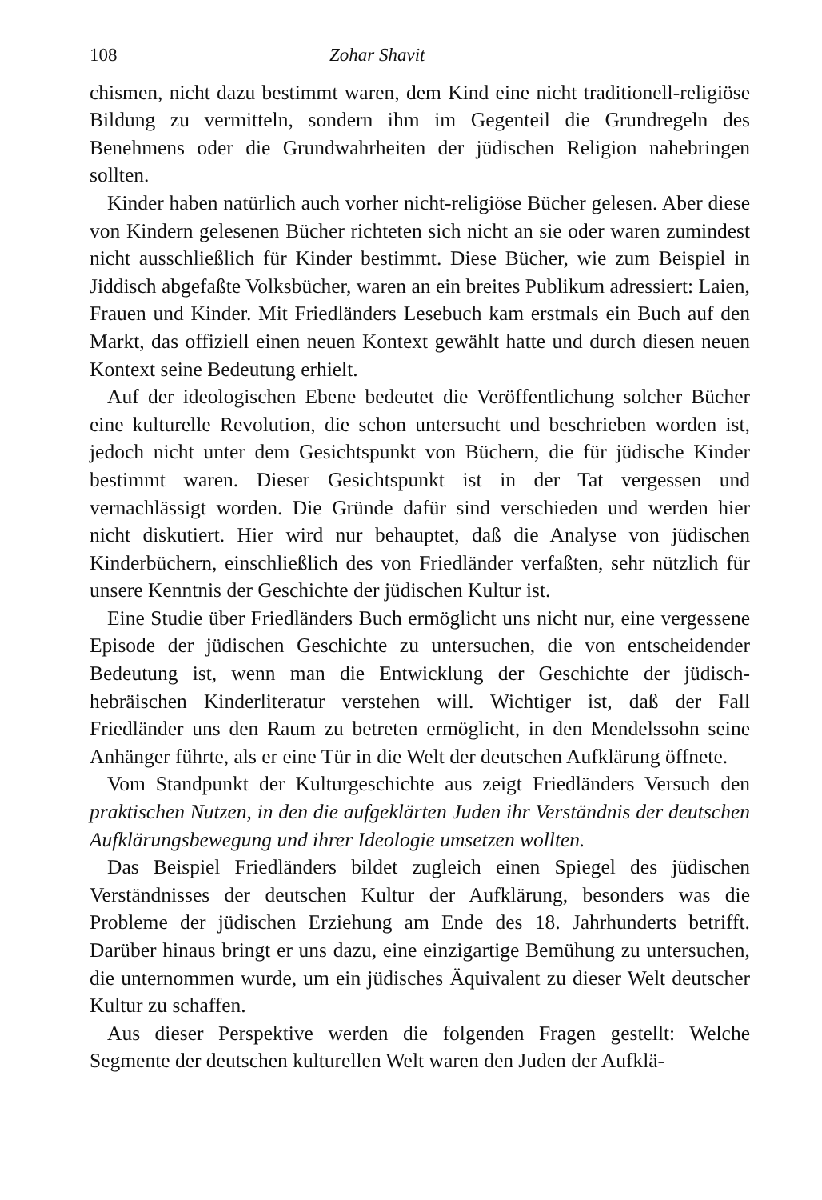108 Zohar Shavit
chismen, nicht dazu bestimmt waren, dem Kind eine nicht traditionell-religiöse Bildung zu vermitteln, sondern ihm im Gegenteil die Grundregeln des Benehmens oder die Grundwahrheiten der jüdischen Religion nahebringen sollten.
Kinder haben natürlich auch vorher nicht-religiöse Bücher gelesen. Aber diese von Kindern gelesenen Bücher richteten sich nicht an sie oder waren zumindest nicht ausschließlich für Kinder bestimmt. Diese Bücher, wie zum Beispiel in Jiddisch abgefaßte Volksbücher, waren an ein breites Publikum adressiert: Laien, Frauen und Kinder. Mit Friedländers Lesebuch kam erstmals ein Buch auf den Markt, das offiziell einen neuen Kontext gewählt hatte und durch diesen neuen Kontext seine Bedeutung erhielt.
Auf der ideologischen Ebene bedeutet die Veröffentlichung solcher Bücher eine kulturelle Revolution, die schon untersucht und beschrieben worden ist, jedoch nicht unter dem Gesichtspunkt von Büchern, die für jüdische Kinder bestimmt waren. Dieser Gesichtspunkt ist in der Tat vergessen und vernachlässigt worden. Die Gründe dafür sind verschieden und werden hier nicht diskutiert. Hier wird nur behauptet, daß die Analyse von jüdischen Kinderbüchern, einschließlich des von Friedländer verfaßten, sehr nützlich für unsere Kenntnis der Geschichte der jüdischen Kultur ist.
Eine Studie über Friedländers Buch ermöglicht uns nicht nur, eine vergessene Episode der jüdischen Geschichte zu untersuchen, die von entscheidender Bedeutung ist, wenn man die Entwicklung der Geschichte der jüdisch-hebräischen Kinderliteratur verstehen will. Wichtiger ist, daß der Fall Friedländer uns den Raum zu betreten ermöglicht, in den Mendelssohn seine Anhänger führte, als er eine Tür in die Welt der deutschen Aufklärung öffnete.
Vom Standpunkt der Kulturgeschichte aus zeigt Friedländers Versuch den praktischen Nutzen, in den die aufgeklärten Juden ihr Verständnis der deutschen Aufklärungsbewegung und ihrer Ideologie umsetzen wollten.
Das Beispiel Friedländers bildet zugleich einen Spiegel des jüdischen Verständnisses der deutschen Kultur der Aufklärung, besonders was die Probleme der jüdischen Erziehung am Ende des 18. Jahrhunderts betrifft. Darüber hinaus bringt er uns dazu, eine einzigartige Bemühung zu untersuchen, die unternommen wurde, um ein jüdisches Äquivalent zu dieser Welt deutscher Kultur zu schaffen.
Aus dieser Perspektive werden die folgenden Fragen gestellt: Welche Segmente der deutschen kulturellen Welt waren den Juden der Aufklä-